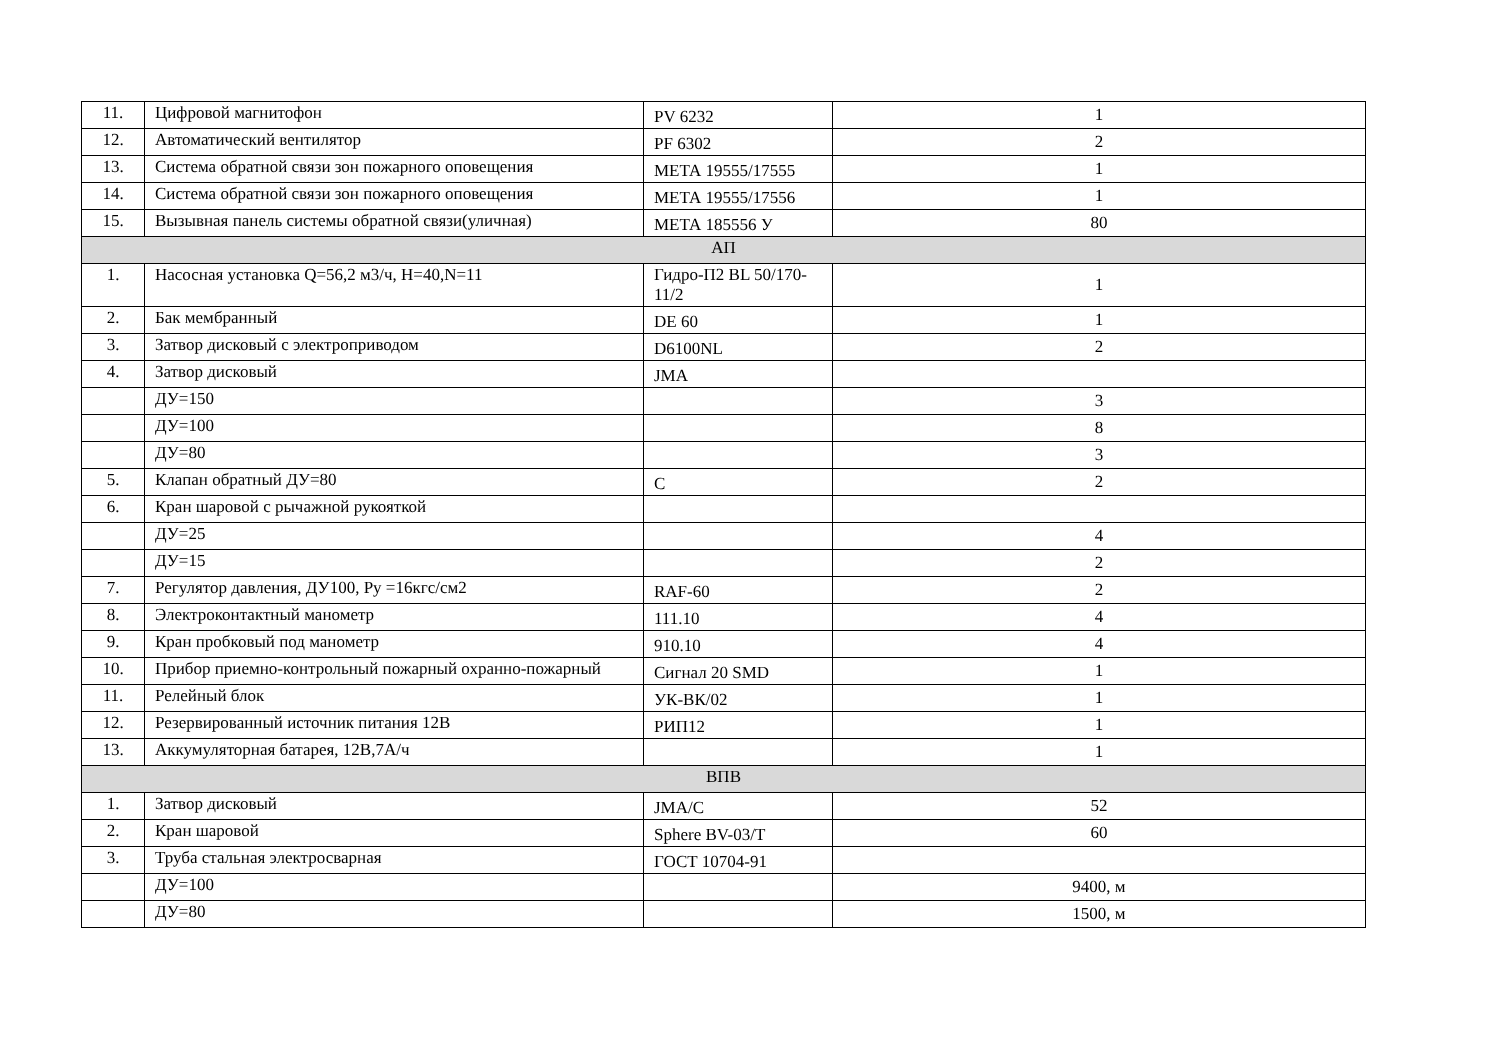| 11. | Цифровой магнитофон | PV 6232 | 1 |
| 12. | Автоматический вентилятор | PF 6302 | 2 |
| 13. | Система обратной связи зон пожарного оповещения | МЕТА 19555/17555 | 1 |
| 14. | Система обратной связи зон пожарного оповещения | МЕТА 19555/17556 | 1 |
| 15. | Вызывная панель системы обратной связи(уличная) | МЕТА 185556 У | 80 |
| АП | | | |
| 1. | Насосная установка Q=56,2 м3/ч, Н=40,N=11 | Гидро-П2 BL 50/170-11/2 | 1 |
| 2. | Бак мембранный | DE 60 | 1 |
| 3. | Затвор дисковый с электроприводом | D6100NL | 2 |
| 4. | Затвор дисковый | JMA | |
| | ДУ=150 | | 3 |
| | ДУ=100 | | 8 |
| | ДУ=80 | | 3 |
| 5. | Клапан обратный ДУ=80 | C | 2 |
| 6. | Кран шаровой с рычажной рукояткой | | |
| | ДУ=25 | | 4 |
| | ДУ=15 | | 2 |
| 7. | Регулятор давления, ДУ100, Ру =16кгс/см2 | RAF-60 | 2 |
| 8. | Электроконтактный манометр | 111.10 | 4 |
| 9. | Кран пробковый под манометр | 910.10 | 4 |
| 10. | Прибор приемно-контрольный пожарный охранно-пожарный | Сигнал 20 SMD | 1 |
| 11. | Релейный блок | УК-ВК/02 | 1 |
| 12. | Резервированный источник питания 12В | РИП12 | 1 |
| 13. | Аккумуляторная батарея, 12В,7А/ч | | 1 |
| ВПВ | | | |
| 1. | Затвор дисковый | JMA/C | 52 |
| 2. | Кран шаровой | Sphere BV-03/T | 60 |
| 3. | Труба стальная электросварная | ГОСТ 10704-91 | |
| | ДУ=100 | | 9400, м |
| | ДУ=80 | | 1500, м |